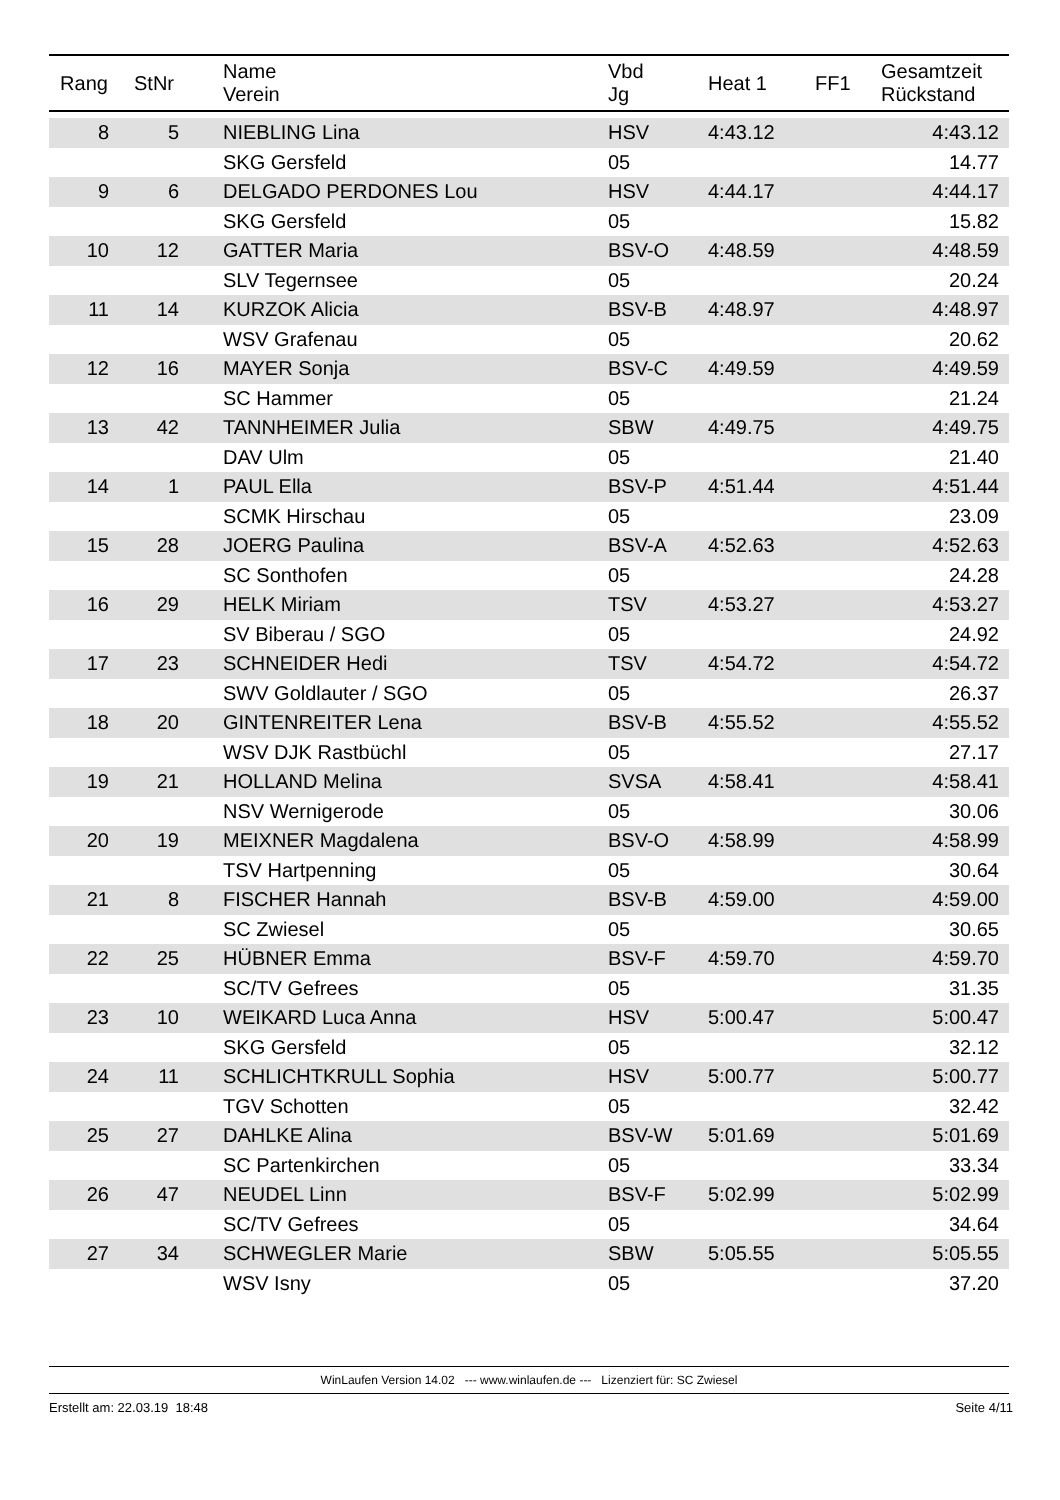| Rang | StNr | Name Verein | Vbd Jg | Heat 1 | FF1 | Gesamtzeit Rückstand |
| --- | --- | --- | --- | --- | --- | --- |
| 8 | 5 | NIEBLING Lina | HSV | 4:43.12 | | 4:43.12 |
| | | SKG Gersfeld | 05 | | | 14.77 |
| 9 | 6 | DELGADO PERDONES Lou | HSV | 4:44.17 | | 4:44.17 |
| | | SKG Gersfeld | 05 | | | 15.82 |
| 10 | 12 | GATTER Maria | BSV-O | 4:48.59 | | 4:48.59 |
| | | SLV Tegernsee | 05 | | | 20.24 |
| 11 | 14 | KURZOK Alicia | BSV-B | 4:48.97 | | 4:48.97 |
| | | WSV Grafenau | 05 | | | 20.62 |
| 12 | 16 | MAYER Sonja | BSV-C | 4:49.59 | | 4:49.59 |
| | | SC Hammer | 05 | | | 21.24 |
| 13 | 42 | TANNHEIMER Julia | SBW | 4:49.75 | | 4:49.75 |
| | | DAV Ulm | 05 | | | 21.40 |
| 14 | 1 | PAUL Ella | BSV-P | 4:51.44 | | 4:51.44 |
| | | SCMK Hirschau | 05 | | | 23.09 |
| 15 | 28 | JOERG Paulina | BSV-A | 4:52.63 | | 4:52.63 |
| | | SC Sonthofen | 05 | | | 24.28 |
| 16 | 29 | HELK Miriam | TSV | 4:53.27 | | 4:53.27 |
| | | SV Biberau / SGO | 05 | | | 24.92 |
| 17 | 23 | SCHNEIDER Hedi | TSV | 4:54.72 | | 4:54.72 |
| | | SWV Goldlauter / SGO | 05 | | | 26.37 |
| 18 | 20 | GINTENREITER Lena | BSV-B | 4:55.52 | | 4:55.52 |
| | | WSV DJK Rastbüchl | 05 | | | 27.17 |
| 19 | 21 | HOLLAND Melina | SVSA | 4:58.41 | | 4:58.41 |
| | | NSV Wernigerode | 05 | | | 30.06 |
| 20 | 19 | MEIXNER Magdalena | BSV-O | 4:58.99 | | 4:58.99 |
| | | TSV Hartpenning | 05 | | | 30.64 |
| 21 | 8 | FISCHER Hannah | BSV-B | 4:59.00 | | 4:59.00 |
| | | SC Zwiesel | 05 | | | 30.65 |
| 22 | 25 | HÜBNER Emma | BSV-F | 4:59.70 | | 4:59.70 |
| | | SC/TV Gefrees | 05 | | | 31.35 |
| 23 | 10 | WEIKARD Luca Anna | HSV | 5:00.47 | | 5:00.47 |
| | | SKG Gersfeld | 05 | | | 32.12 |
| 24 | 11 | SCHLICHTKRULL Sophia | HSV | 5:00.77 | | 5:00.77 |
| | | TGV Schotten | 05 | | | 32.42 |
| 25 | 27 | DAHLKE Alina | BSV-W | 5:01.69 | | 5:01.69 |
| | | SC Partenkirchen | 05 | | | 33.34 |
| 26 | 47 | NEUDEL Linn | BSV-F | 5:02.99 | | 5:02.99 |
| | | SC/TV Gefrees | 05 | | | 34.64 |
| 27 | 34 | SCHWEGLER Marie | SBW | 5:05.55 | | 5:05.55 |
| | | WSV Isny | 05 | | | 37.20 |
WinLaufen Version 14.02 --- www.winlaufen.de --- Lizenziert für: SC Zwiesel
Erstellt am: 22.03.19 18:48 Seite 4/11